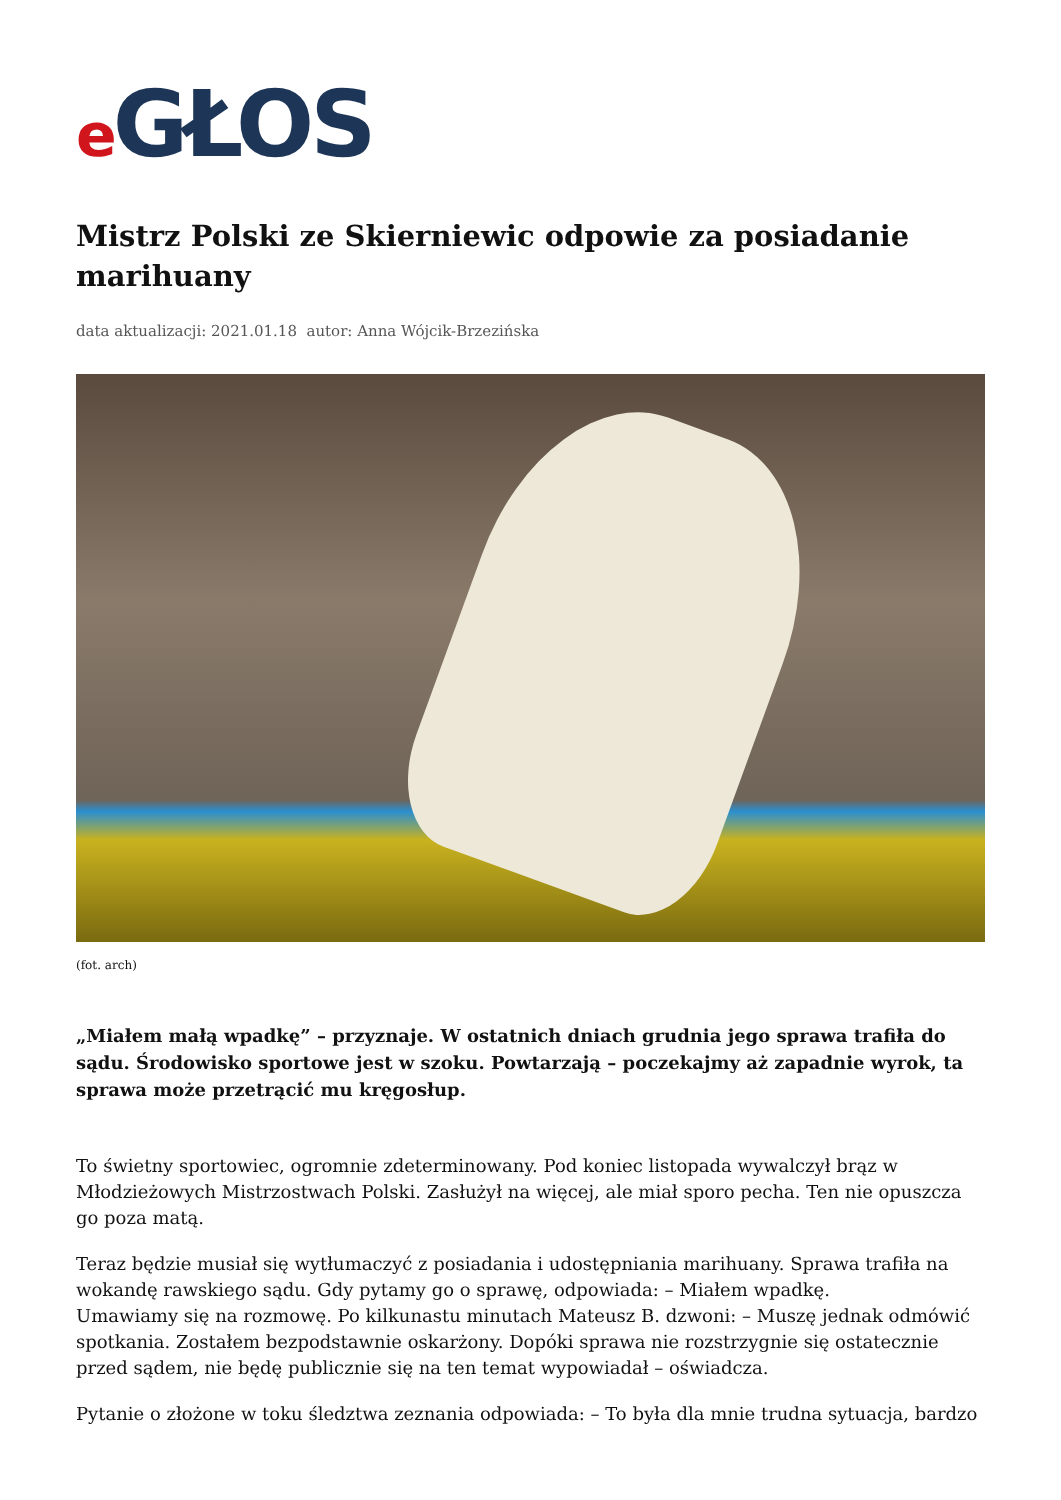e GŁOS
Mistrz Polski ze Skierniewic odpowie za posiadanie marihuany
data aktualizacji: 2021.01.18 autor: Anna Wójcik-Brzezińska
(fot. arch)
„Miałem małą wpadkę” – przyznaje. W ostatnich dniach grudnia jego sprawa trafiła do sądu. Środowisko sportowe jest w szoku. Powtarzają – poczekajmy aż zapadnie wyrok, ta sprawa może przetrącić mu kręgosłup.
To świetny sportowiec, ogromnie zdeterminowany. Pod koniec listopada wywalczył brąz w Młodzieżowych Mistrzostwach Polski. Zasłużył na więcej, ale miał sporo pecha. Ten nie opuszcza go poza matą.
Teraz będzie musiał się wytłumaczyć z posiadania i udostępniania marihuany. Sprawa trafiła na wokandę rawskiego sądu. Gdy pytamy go o sprawę, odpowiada: – Miałem wpadkę.
Umawiamy się na rozmowę. Po kilkunastu minutach Mateusz B. dzwoni: – Muszę jednak odmówić spotkania. Zostałem bezpodstawnie oskarżony. Dopóki sprawa nie rozstrzygnie się ostatecznie przed sądem, nie będę publicznie się na ten temat wypowiadał – oświadcza.
Pytanie o złożone w toku śledztwa zeznania odpowiada: – To była dla mnie trudna sytuacja, bardzo